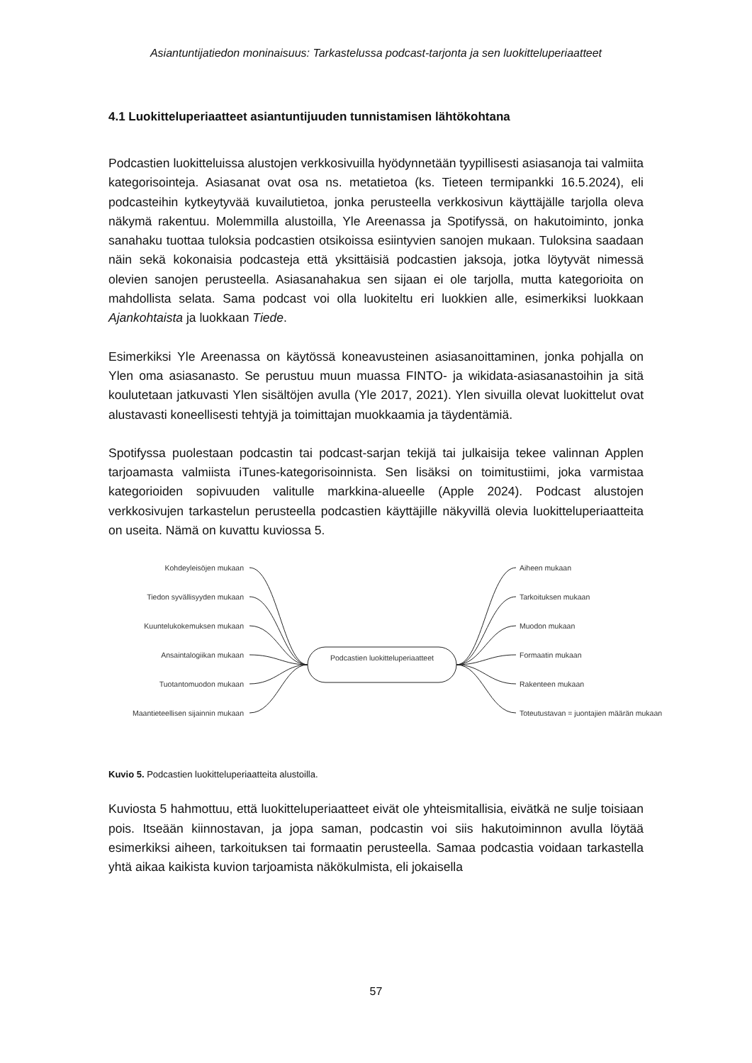Asiantuntijatiedon moninaisuus: Tarkastelussa podcast-tarjonta ja sen luokitteluperiaatteet
4.1 Luokitteluperiaatteet asiantuntijuuden tunnistamisen lähtökohtana
Podcastien luokitteluissa alustojen verkkosivuilla hyödynnetään tyypillisesti asiasanoja tai valmiita kategorisointeja. Asiasanat ovat osa ns. metatietoa (ks. Tieteen termipankki 16.5.2024), eli podcasteihin kytkeytyvää kuvailutietoa, jonka perusteella verkkosivun käyttäjälle tarjolla oleva näkymä rakentuu. Molemmilla alustoilla, Yle Areenassa ja Spotifyssä, on hakutoiminto, jonka sanahaku tuottaa tuloksia podcastien otsikoissa esiintyvien sanojen mukaan. Tuloksina saadaan näin sekä kokonaisia podcasteja että yksittäisiä podcastien jaksoja, jotka löytyvät nimessä olevien sanojen perusteella. Asiasanahakua sen sijaan ei ole tarjolla, mutta kategorioita on mahdollista selata. Sama podcast voi olla luokiteltu eri luokkien alle, esimerkiksi luokkaan Ajankohtaista ja luokkaan Tiede.
Esimerkiksi Yle Areenassa on käytössä koneavusteinen asiasanoittaminen, jonka pohjalla on Ylen oma asiasanasto. Se perustuu muun muassa FINTO- ja wikidata-asiasanastoihin ja sitä koulutetaan jatkuvasti Ylen sisältöjen avulla (Yle 2017, 2021). Ylen sivuilla olevat luokittelut ovat alustavasti koneellisesti tehtyjä ja toimittajan muokkaamia ja täydentämiä.
Spotifyssa puolestaan podcastin tai podcast-sarjan tekijä tai julkaisija tekee valinnan Applen tarjoamasta valmiista iTunes-kategorisoinnista. Sen lisäksi on toimitustiimi, joka varmistaa kategorioiden sopivuuden valitulle markkina-alueelle (Apple 2024). Podcast alustojen verkkosivujen tarkastelun perusteella podcastien käyttäjille näkyvillä olevia luokitteluperiaatteita on useita. Nämä on kuvattu kuviossa 5.
Kohdeyleisöjen mukaan
Tiedon syvällisyyden mukaan
Kuuntelukokemuksen mukaan
Ansaintalogiikan mukaan
Tuotantomuodon mukaan
Maantieteellisen sijainnin mukaan
Podcastien luokitteluperiaatteet
Aiheen mukaan
Tarkoituksen mukaan
Muodon mukaan
Formaatin mukaan
Rakenteen mukaan
Toteutustavan = juontajien määrän mukaan
Kuvio 5. Podcastien luokitteluperiaatteita alustoilla.
Kuviosta 5 hahmottuu, että luokitteluperiaatteet eivät ole yhteismitallisia, eivätkä ne sulje toisiaan pois. Itseään kiinnostavan, ja jopa saman, podcastin voi siis hakutoiminnon avulla löytää esimerkiksi aiheen, tarkoituksen tai formaatin perusteella. Samaa podcastia voidaan tarkastella yhtä aikaa kaikista kuvion tarjoamista näkökulmista, eli jokaisella
57